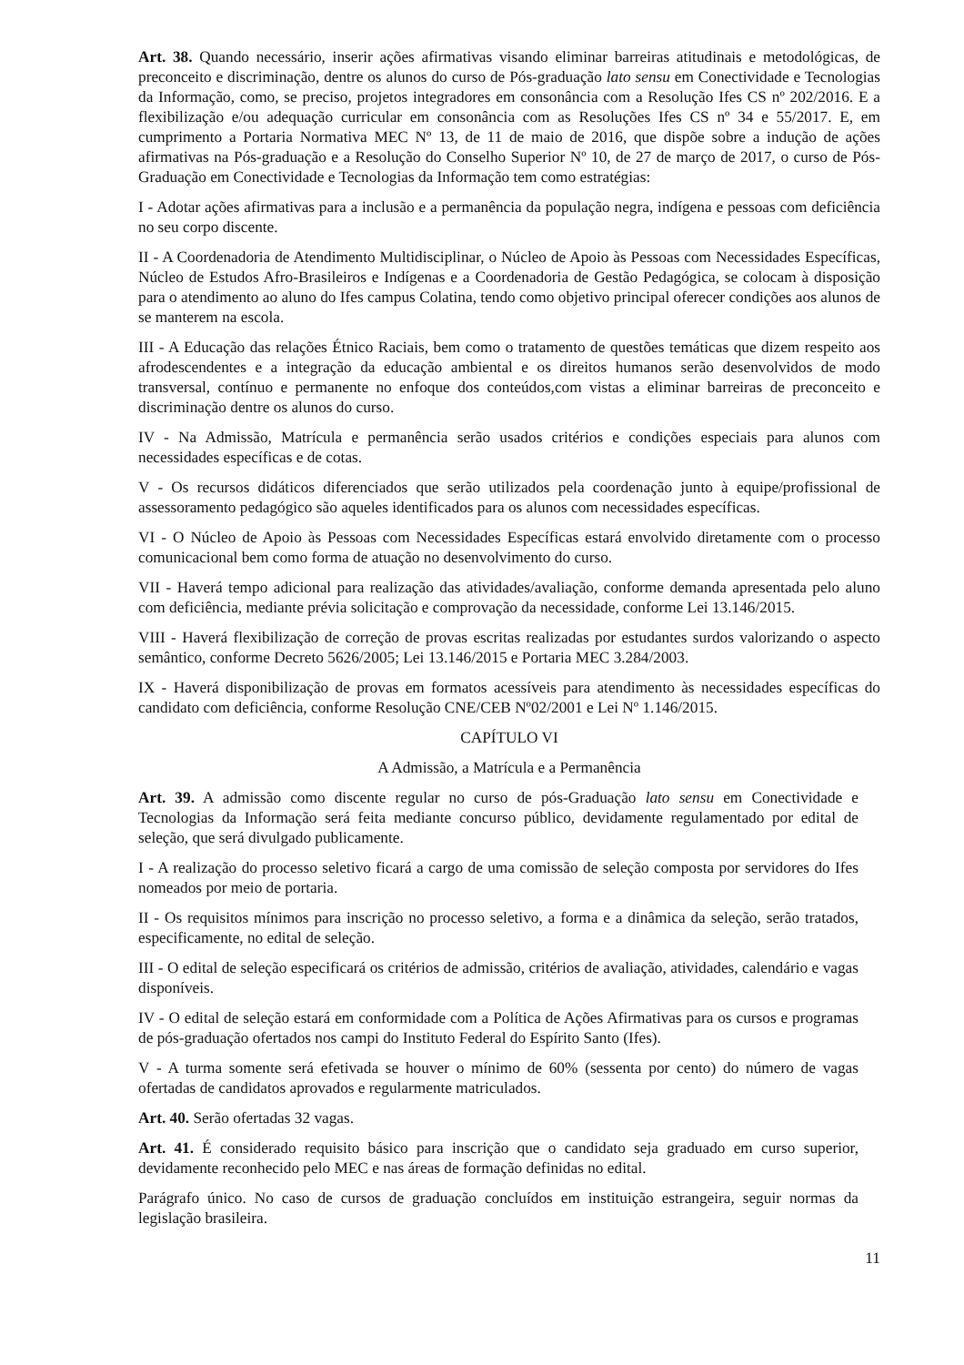Art. 38. Quando necessário, inserir ações afirmativas visando eliminar barreiras atitudinais e metodológicas, de preconceito e discriminação, dentre os alunos do curso de Pós-graduação lato sensu em Conectividade e Tecnologias da Informação, como, se preciso, projetos integradores em consonância com a Resolução Ifes CS nº 202/2016. E a flexibilização e/ou adequação curricular em consonância com as Resoluções Ifes CS nº 34 e 55/2017. E, em cumprimento a Portaria Normativa MEC Nº 13, de 11 de maio de 2016, que dispõe sobre a indução de ações afirmativas na Pós-graduação e a Resolução do Conselho Superior Nº 10, de 27 de março de 2017, o curso de Pós-Graduação em Conectividade e Tecnologias da Informação tem como estratégias:
I - Adotar ações afirmativas para a inclusão e a permanência da população negra, indígena e pessoas com deficiência no seu corpo discente.
II - A Coordenadoria de Atendimento Multidisciplinar, o Núcleo de Apoio às Pessoas com Necessidades Específicas, Núcleo de Estudos Afro-Brasileiros e Indígenas e a Coordenadoria de Gestão Pedagógica, se colocam à disposição para o atendimento ao aluno do Ifes campus Colatina, tendo como objetivo principal oferecer condições aos alunos de se manterem na escola.
III - A Educação das relações Étnico Raciais, bem como o tratamento de questões temáticas que dizem respeito aos afrodescendentes e a integração da educação ambiental e os direitos humanos serão desenvolvidos de modo transversal, contínuo e permanente no enfoque dos conteúdos,com vistas a eliminar barreiras de preconceito e discriminação dentre os alunos do curso.
IV - Na Admissão, Matrícula e permanência serão usados critérios e condições especiais para alunos com necessidades específicas e de cotas.
V - Os recursos didáticos diferenciados que serão utilizados pela coordenação junto à equipe/profissional de assessoramento pedagógico são aqueles identificados para os alunos com necessidades específicas.
VI - O Núcleo de Apoio às Pessoas com Necessidades Específicas estará envolvido diretamente com o processo comunicacional bem como forma de atuação no desenvolvimento do curso.
VII - Haverá tempo adicional para realização das atividades/avaliação, conforme demanda apresentada pelo aluno com deficiência, mediante prévia solicitação e comprovação da necessidade, conforme Lei 13.146/2015.
VIII - Haverá flexibilização de correção de provas escritas realizadas por estudantes surdos valorizando o aspecto semântico, conforme Decreto 5626/2005; Lei 13.146/2015 e Portaria MEC 3.284/2003.
IX - Haverá disponibilização de provas em formatos acessíveis para atendimento às necessidades específicas do candidato com deficiência, conforme Resolução CNE/CEB Nº02/2001 e Lei Nº 1.146/2015.
CAPÍTULO VI
A Admissão, a Matrícula e a Permanência
Art. 39. A admissão como discente regular no curso de pós-Graduação lato sensu em Conectividade e Tecnologias da Informação será feita mediante concurso público, devidamente regulamentado por edital de seleção, que será divulgado publicamente.
I - A realização do processo seletivo ficará a cargo de uma comissão de seleção composta por servidores do Ifes nomeados por meio de portaria.
II - Os requisitos mínimos para inscrição no processo seletivo, a forma e a dinâmica da seleção, serão tratados, especificamente, no edital de seleção.
III - O edital de seleção especificará os critérios de admissão, critérios de avaliação, atividades, calendário e vagas disponíveis.
IV - O edital de seleção estará em conformidade com a Política de Ações Afirmativas para os cursos e programas de pós-graduação ofertados nos campi do Instituto Federal do Espírito Santo (Ifes).
V - A turma somente será efetivada se houver o mínimo de 60% (sessenta por cento) do número de vagas ofertadas de candidatos aprovados e regularmente matriculados.
Art. 40. Serão ofertadas 32 vagas.
Art. 41. É considerado requisito básico para inscrição que o candidato seja graduado em curso superior, devidamente reconhecido pelo MEC e nas áreas de formação definidas no edital.
Parágrafo único. No caso de cursos de graduação concluídos em instituição estrangeira, seguir normas da legislação brasileira.
11